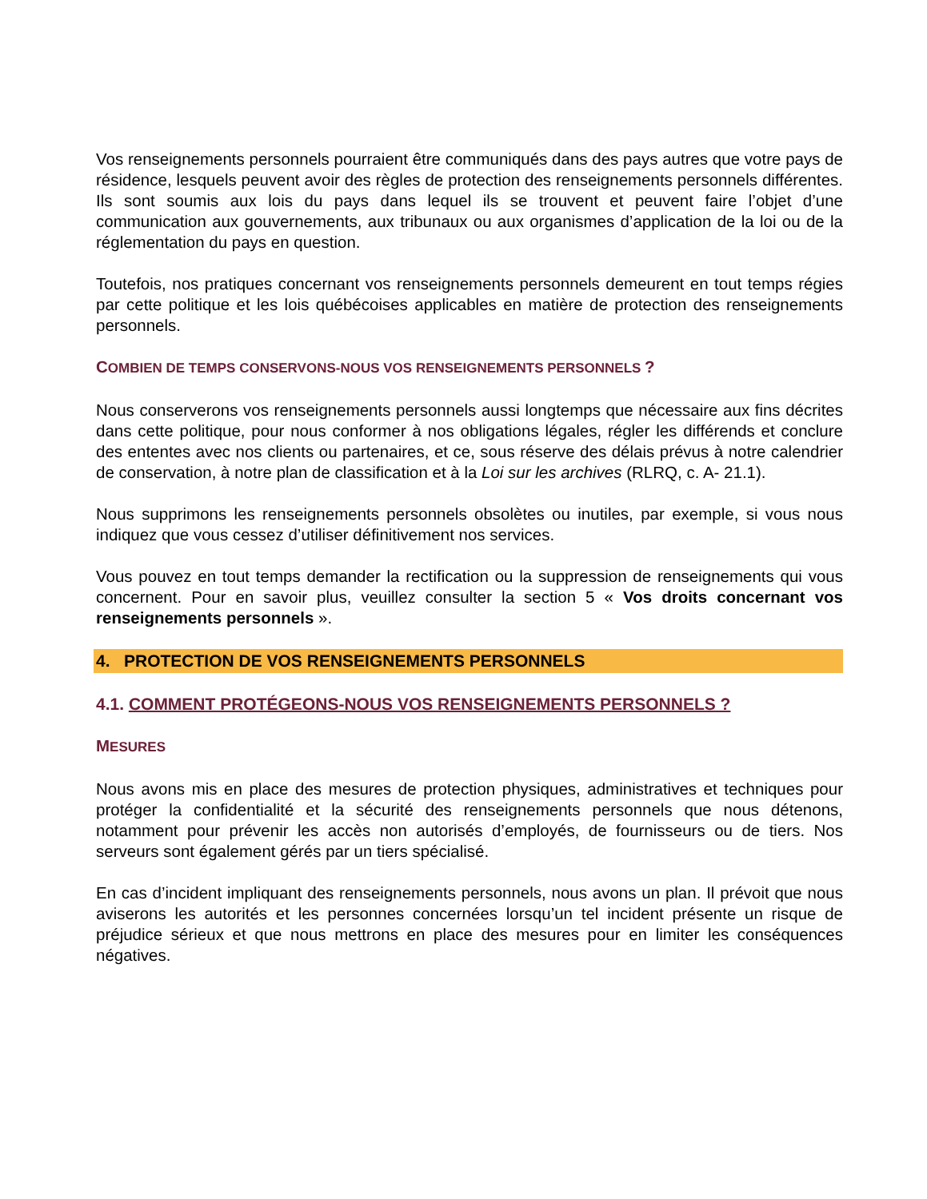Vos renseignements personnels pourraient être communiqués dans des pays autres que votre pays de résidence, lesquels peuvent avoir des règles de protection des renseignements personnels différentes. Ils sont soumis aux lois du pays dans lequel ils se trouvent et peuvent faire l’objet d’une communication aux gouvernements, aux tribunaux ou aux organismes d’application de la loi ou de la réglementation du pays en question.
Toutefois, nos pratiques concernant vos renseignements personnels demeurent en tout temps régies par cette politique et les lois québécoises applicables en matière de protection des renseignements personnels.
COMBIEN DE TEMPS CONSERVONS-NOUS VOS RENSEIGNEMENTS PERSONNELS ?
Nous conserverons vos renseignements personnels aussi longtemps que nécessaire aux fins décrites dans cette politique, pour nous conformer à nos obligations légales, régler les différends et conclure des ententes avec nos clients ou partenaires, et ce, sous réserve des délais prévus à notre calendrier de conservation, à notre plan de classification et à la Loi sur les archives (RLRQ, c. A- 21.1).
Nous supprimons les renseignements personnels obsolètes ou inutiles, par exemple, si vous nous indiquez que vous cessez d’utiliser définitivement nos services.
Vous pouvez en tout temps demander la rectification ou la suppression de renseignements qui vous concernent. Pour en savoir plus, veuillez consulter la section 5 « Vos droits concernant vos renseignements personnels ».
4. PROTECTION DE VOS RENSEIGNEMENTS PERSONNELS
4.1. COMMENT PROTÉGEONS-NOUS VOS RENSEIGNEMENTS PERSONNELS ?
MESURES
Nous avons mis en place des mesures de protection physiques, administratives et techniques pour protéger la confidentialité et la sécurité des renseignements personnels que nous détenons, notamment pour prévenir les accès non autorisés d’employés, de fournisseurs ou de tiers. Nos serveurs sont également gérés par un tiers spécialisé.
En cas d’incident impliquant des renseignements personnels, nous avons un plan. Il prévoit que nous aviserons les autorités et les personnes concernées lorsqu’un tel incident présente un risque de préjudice sérieux et que nous mettrons en place des mesures pour en limiter les conséquences négatives.